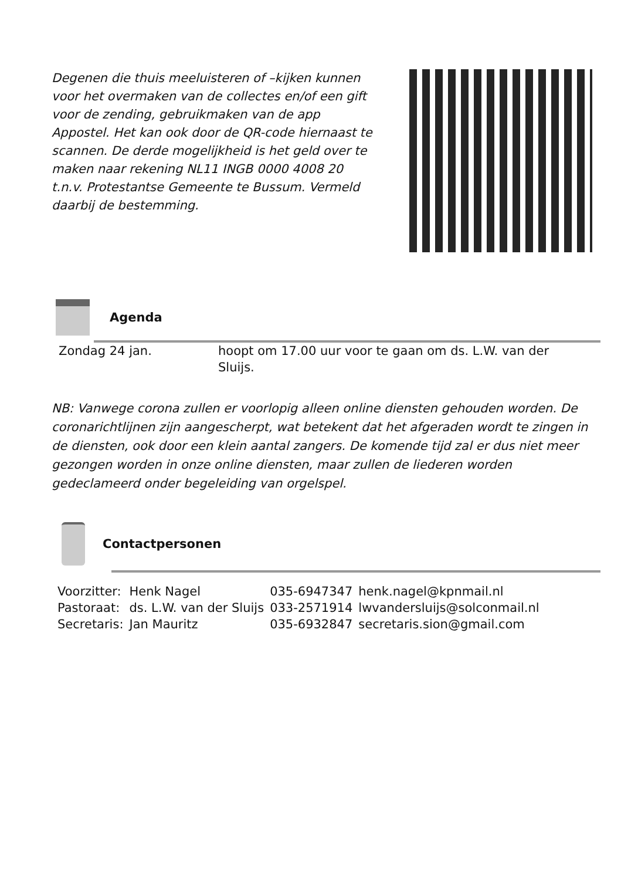Degenen die thuis meeluisteren of –kijken kunnen voor het overmaken van de collectes en/of een gift voor de zending, gebruikmaken van de app Appostel. Het kan ook door de QR-code hiernaast te scannen. De derde mogelijkheid is het geld over te maken naar rekening NL11 INGB 0000 4008 20
t.n.v. Protestantse Gemeente te Bussum. Vermeld daarbij de bestemming.
Agenda
| Zondag 24 jan. | hoopt om 17.00 uur voor te gaan om ds. L.W. van der Sluijs. |
NB: Vanwege corona zullen er voorlopig alleen online diensten gehouden worden. De coronarichtlijnen zijn aangescherpt, wat betekent dat het afgeraden wordt te zingen in de diensten, ook door een klein aantal zangers. De komende tijd zal er dus niet meer gezongen worden in onze online diensten, maar zullen de liederen worden gedeclameerd onder begeleiding van orgelspel.
Contactpersonen
| Voorzitter: | Henk Nagel | 035-6947347 | henk.nagel@kpnmail.nl |
| Pastoraat: | ds. L.W. van der Sluijs | 033-2571914 | lwvandersluijs@solconmail.nl |
| Secretaris: | Jan Mauritz | 035-6932847 | secretaris.sion@gmail.com |